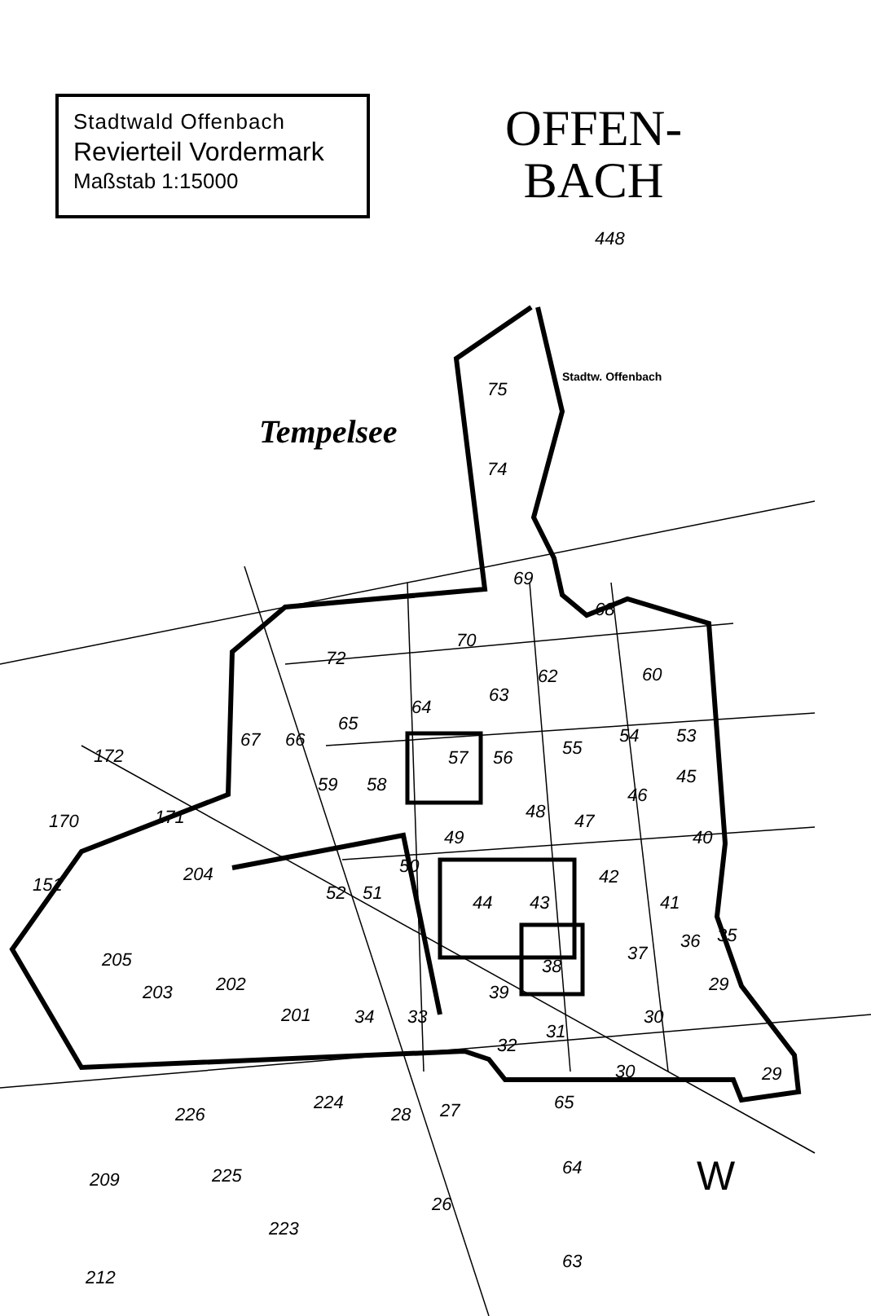75
74
69
68
70
72
62
60
64
63
65
57
56
55
54
53
48
47
46
45
59
58
49
42
40
44
43
41
36
35
38
37
39
30
29
34
33
32
31
52
51
50
201
202
203
205
204
171
172
170
151
67
66
226
209
225
224
28
27
26
223
212
65
64
63
30
29
448
Tempelsee
Stadtw. Offenbach
W
OFFEN-
BACH
Stadtwald Offenbach
Revierteil Vordermark
Maßstab 1:15000